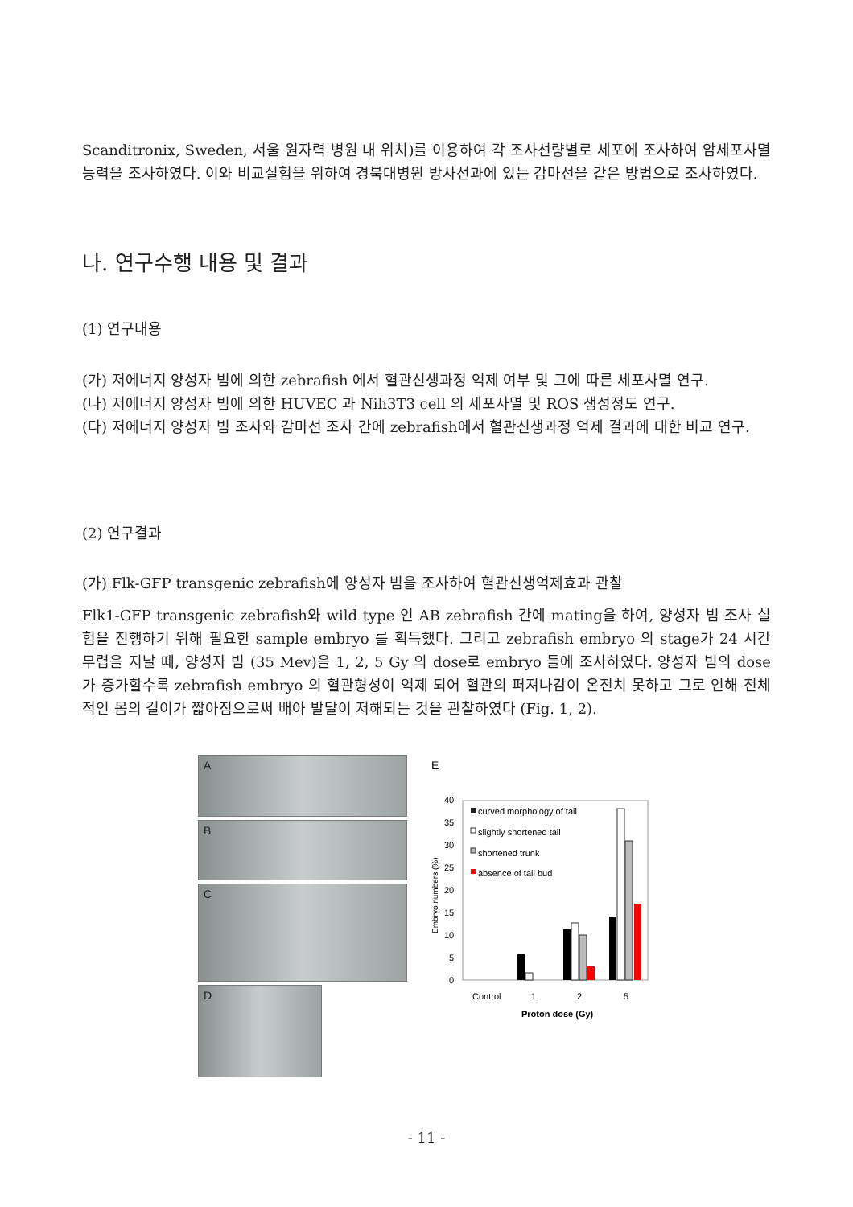Scanditronix, Sweden, 서울 원자력 병원 내 위치)를 이용하여 각 조사선량별로 세포에 조사하여 암세포사멸능력을 조사하였다. 이와 비교실험을 위하여 경북대병원 방사선과에 있는 감마선을 같은 방법으로 조사하였다.
나. 연구수행 내용 및 결과
(1) 연구내용
(가) 저에너지 양성자 빔에 의한 zebrafish 에서 혈관신생과정 억제 여부 및 그에 따른 세포사멸 연구.
(나) 저에너지 양성자 빔에 의한 HUVEC 과 Nih3T3 cell 의 세포사멸 및 ROS 생성정도 연구.
(다) 저에너지 양성자 빔 조사와 감마선 조사 간에 zebrafish에서 혈관신생과정 억제 결과에 대한 비교 연구.
(2) 연구결과
(가) Flk-GFP transgenic zebrafish에 양성자 빔을 조사하여 혈관신생억제효과 관찰
Flk1-GFP transgenic zebrafish와 wild type 인 AB zebrafish 간에 mating을 하여, 양성자 빔 조사 실험을 진행하기 위해 필요한 sample embryo 를 획득했다. 그리고 zebrafish embryo 의 stage가 24 시간 무렵을 지날 때, 양성자 빔 (35 Mev)을 1, 2, 5 Gy 의 dose로 embryo 들에 조사하였다. 양성자 빔의 dose가 증가할수록 zebrafish embryo 의 혈관형성이 억제 되어 혈관의 퍼져나감이 온전치 못하고 그로 인해 전체적인 몸의 길이가 짧아짐으로써 배아 발달이 저해되는 것을 관찰하였다 (Fig. 1, 2).
A
B
C
D
E
40
35
30
25
20
15
10
5
0
Embryo numbers (%)
curved morphology of tail
slightly shortened tail
shortened trunk
absence of tail bud
Control
1
2
5
Proton dose (Gy)
- 11 -